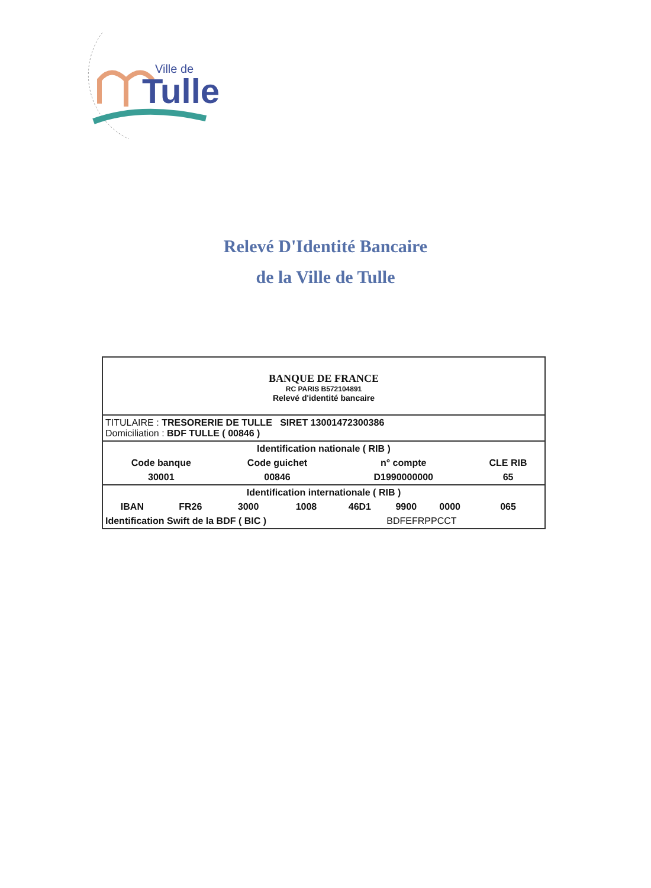Ville de
Tulle
Relevé D'Identité Bancaire
de la Ville de Tulle
| BANQUE DE FRANCE RC PARIS B572104891 Relevé d'identité bancaire | | | | | | | |
| TITULAIRE : TRESORERIE DE TULLE SIRET 13001472300386 Domiciliation : BDF TULLE ( 00846 ) | | | | | | | |
| Identification nationale ( RIB ) | | | | | | | |
| Code banque | | Code guichet | | n° compte | | | CLE RIB |
| 30001 | | 00846 | | D1990000000 | | | 65 |
| Identification internationale ( RIB ) | | | | | | | |
| IBAN | FR26 | 3000 | 1008 | 46D1 | 9900 | 0000 | 065 |
| Identification Swift de la BDF ( BIC ) | | | | | BDFEFRPPCCT | | |